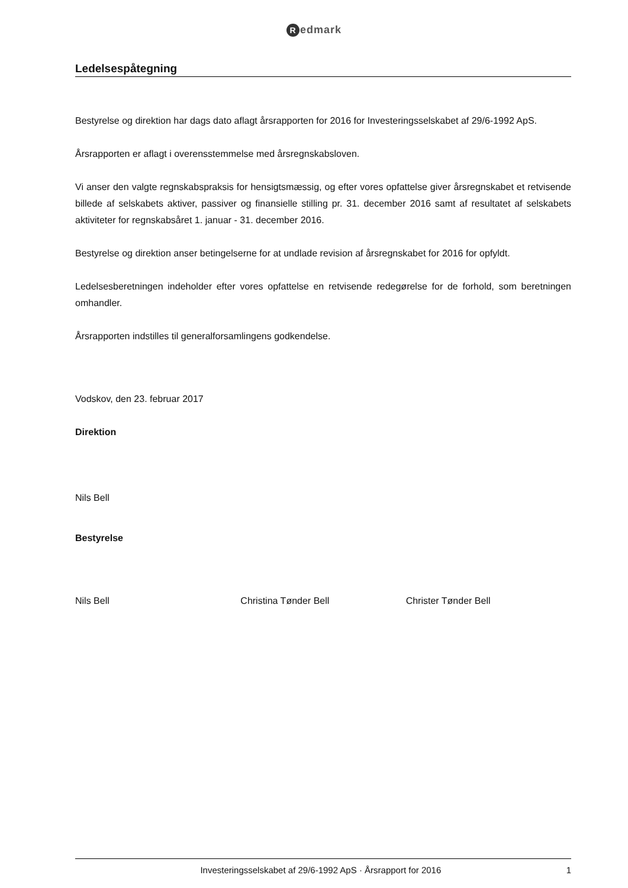Redmark
Ledelsespåtegning
Bestyrelse og direktion har dags dato aflagt årsrapporten for 2016 for Investeringsselskabet af 29/6-1992 ApS.
Årsrapporten er aflagt i overensstemmelse med årsregnskabsloven.
Vi anser den valgte regnskabspraksis for hensigtsmæssig, og efter vores opfattelse giver årsregnskabet et retvisende billede af selskabets aktiver, passiver og finansielle stilling pr. 31. december 2016 samt af resultatet af selskabets aktiviteter for regnskabsåret 1. januar - 31. december 2016.
Bestyrelse og direktion anser betingelserne for at undlade revision af årsregnskabet for 2016 for opfyldt.
Ledelsesberetningen indeholder efter vores opfattelse en retvisende redegørelse for de forhold, som beretningen omhandler.
Årsrapporten indstilles til generalforsamlingens godkendelse.
Vodskov, den 23. februar 2017
Direktion
Nils Bell
Bestyrelse
Nils Bell Christina Tønder Bell Christer Tønder Bell
Investeringsselskabet af 29/6-1992 ApS · Årsrapport for 2016
1